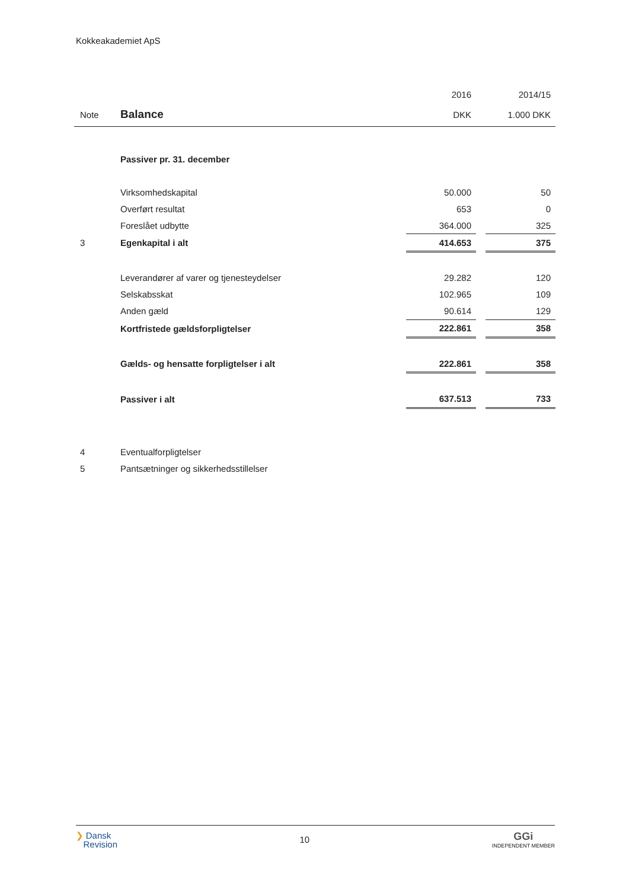Kokkeakademiet ApS
| | | 2016 | | 2014/15 |
| --- | --- | --- | --- | --- |
| Note | Balance | DKK | | 1.000 DKK |
| | Passiver pr. 31. december | | | |
| | Virksomhedskapital | 50.000 | | 50 |
| | Overført resultat | 653 | | 0 |
| | Foreslået udbytte | 364.000 | | 325 |
| 3 | Egenkapital i alt | 414.653 | | 375 |
| | Leverandører af varer og tjenesteydelser | 29.282 | | 120 |
| | Selskabsskat | 102.965 | | 109 |
| | Anden gæld | 90.614 | | 129 |
| | Kortfristede gældsforpligtelser | 222.861 | | 358 |
| | Gælds- og hensatte forpligtelser i alt | 222.861 | | 358 |
| | Passiver i alt | 637.513 | | 733 |
| 4 | Eventualforpligtelser | | | |
| 5 | Pantsætninger og sikkerhedsstillelser | | | |
❯ Dansk
Revision
10
GGi
INDEPENDENT MEMBER